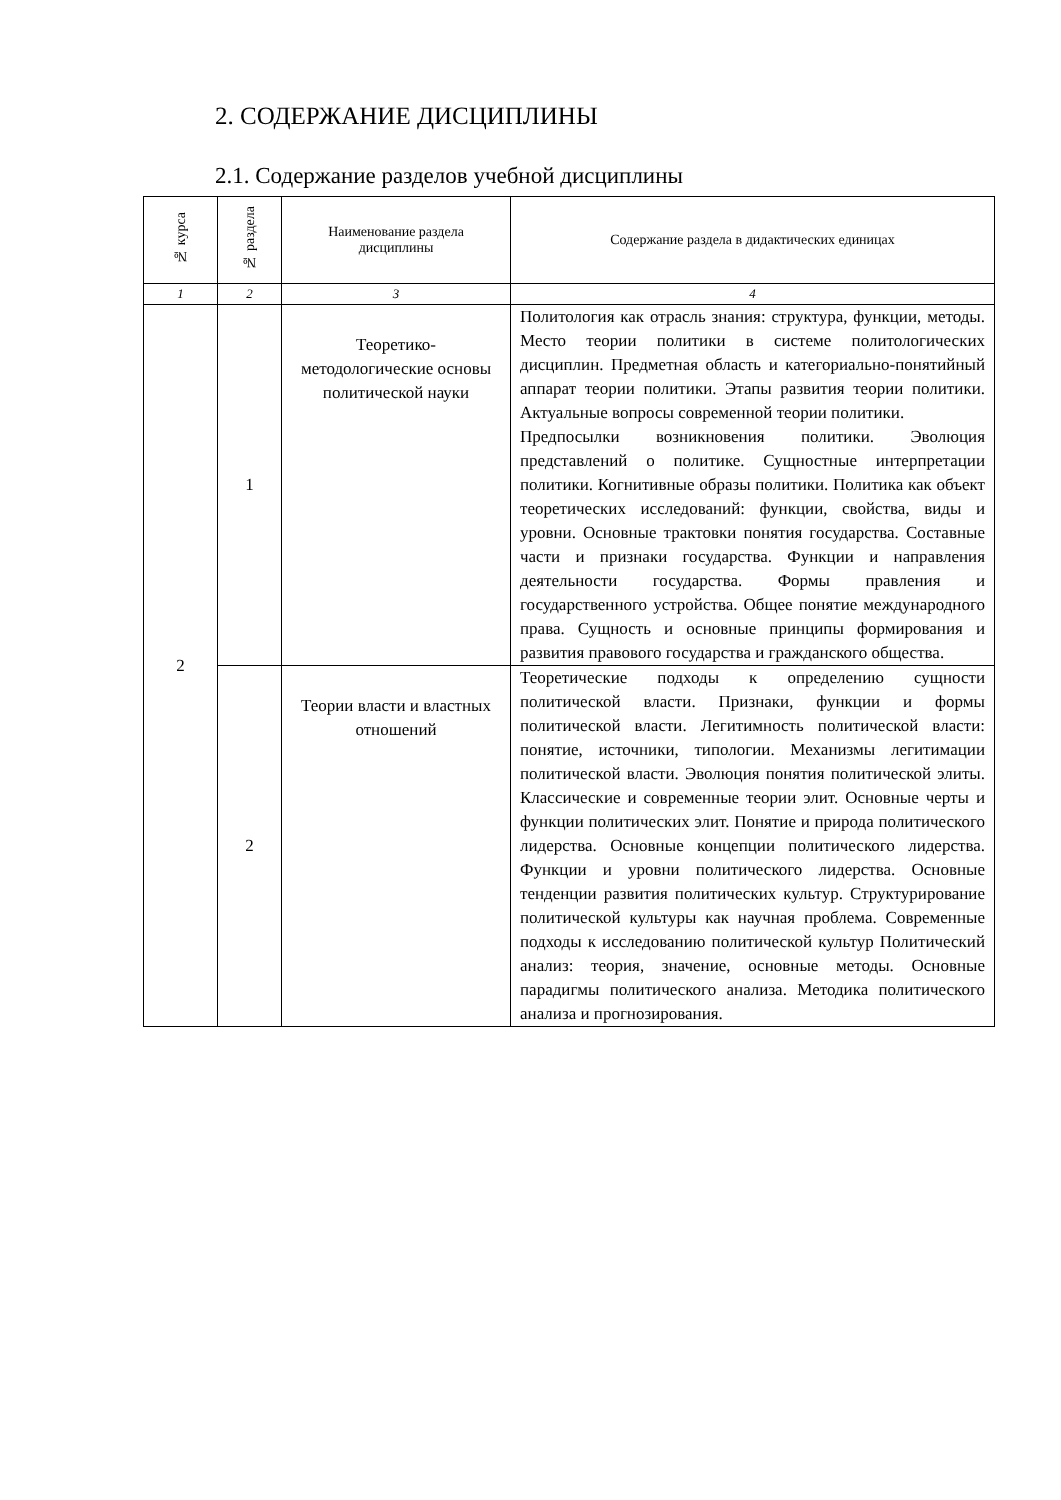2. СОДЕРЖАНИЕ ДИСЦИПЛИНЫ
2.1. Содержание разделов учебной дисциплины
| № курса | № раздела | Наименование раздела дисциплины | Содержание раздела в дидактических единицах |
| --- | --- | --- | --- |
| 1 | 2 | 3 | 4 |
| 2 | 1 | Теоретико-методологические основы политической науки | Политология как отрасль знания: структура, функции, методы. Место теории политики в системе политологических дисциплин. Предметная область и категориально-понятийный аппарат теории политики. Этапы развития теории политики. Актуальные вопросы современной теории политики. Предпосылки возникновения политики. Эволюция представлений о политике. Сущностные интерпретации политики. Когнитивные образы политики. Политика как объект теоретических исследований: функции, свойства, виды и уровни. Основные трактовки понятия государства. Составные части и признаки государства. Функции и направления деятельности государства. Формы правления и государственного устройства. Общее понятие международного права. Сущность и основные принципы формирования и развития правового государства и гражданского общества. |
| | 2 | Теории власти и властных отношений | Теоретические подходы к определению сущности политической власти. Признаки, функции и формы политической власти. Легитимность политической власти: понятие, источники, типологии. Механизмы легитимации политической власти. Эволюция понятия политической элиты. Классические и современные теории элит. Основные черты и функции политических элит. Понятие и природа политического лидерства. Основные концепции политического лидерства. Функции и уровни политического лидерства. Основные тенденции развития политических культур. Структурирование политической культуры как научная проблема. Современные подходы к исследованию политической культур Политический анализ: теория, значение, основные методы. Основные парадигмы политического анализа. Методика политического анализа и прогнозирования. |